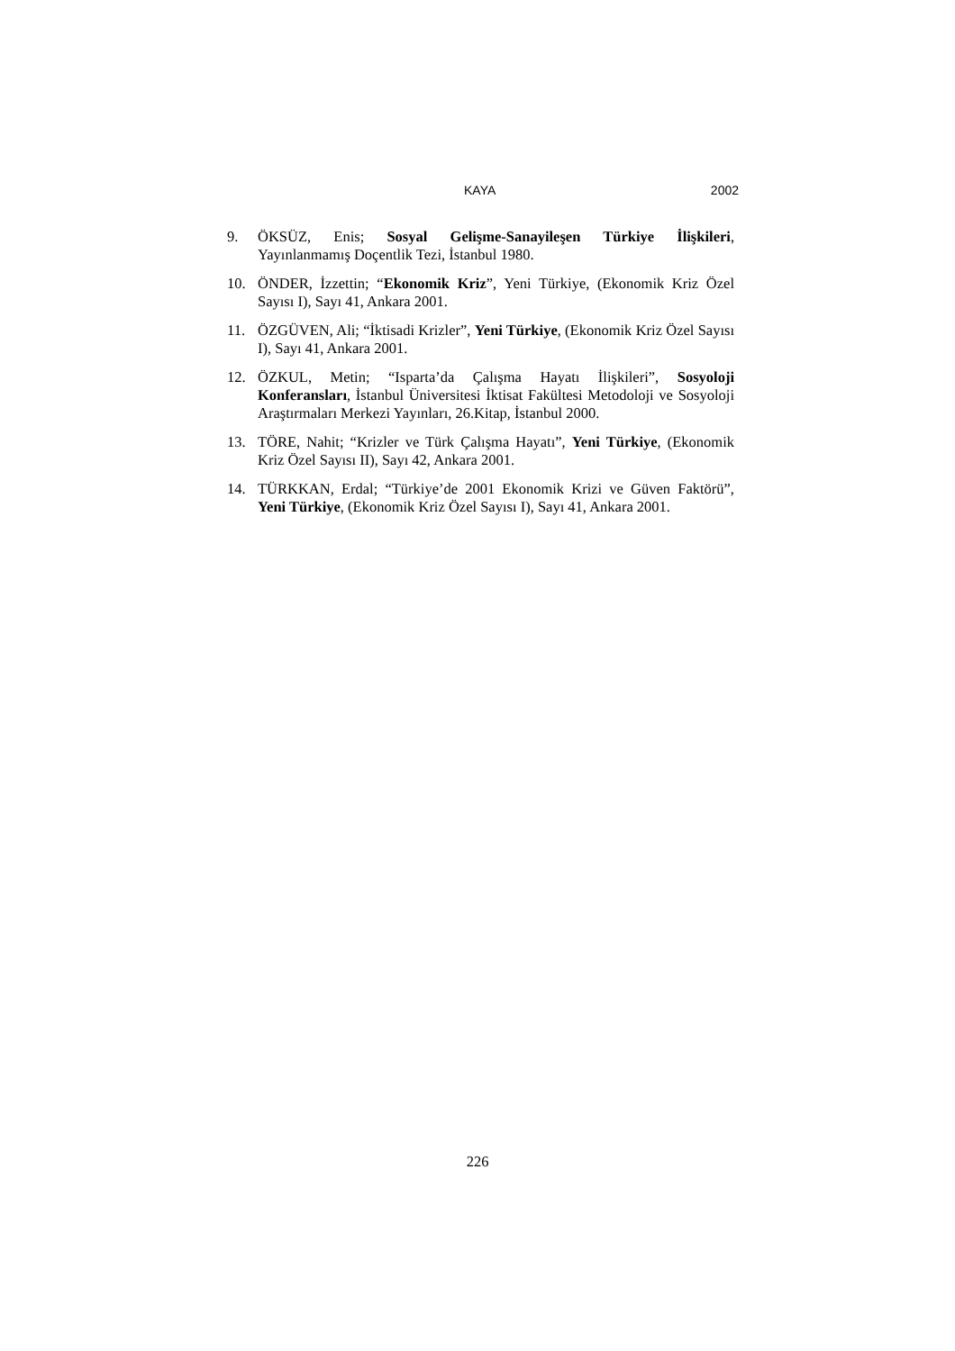KAYA 2002
9. ÖKSÜZ, Enis; Sosyal Gelişme-Sanayileşen Türkiye İlişkileri, Yayınlanmamış Doçentlik Tezi, İstanbul 1980.
10. ÖNDER, İzzettin; “Ekonomik Kriz”, Yeni Türkiye, (Ekonomik Kriz Özel Sayısı I), Sayı 41, Ankara 2001.
11. ÖZGÜVEN, Ali; “İktisadi Krizler”, Yeni Türkiye, (Ekonomik Kriz Özel Sayısı I), Sayı 41, Ankara 2001.
12. ÖZKUL, Metin; “Isparta’da Çalışma Hayatı İlişkileri”, Sosyoloji Konferansları, İstanbul Üniversitesi İktisat Fakültesi Metodoloji ve Sosyoloji Araştırmaları Merkezi Yayınları, 26.Kitap, İstanbul 2000.
13. TÖRE, Nahit; “Krizler ve Türk Çalışma Hayatı”, Yeni Türkiye, (Ekonomik Kriz Özel Sayısı II), Sayı 42, Ankara 2001.
14. TÜRKKAN, Erdal; “Türkiye’de 2001 Ekonomik Krizi ve Güven Faktörü”, Yeni Türkiye, (Ekonomik Kriz Özel Sayısı I), Sayı 41, Ankara 2001.
226